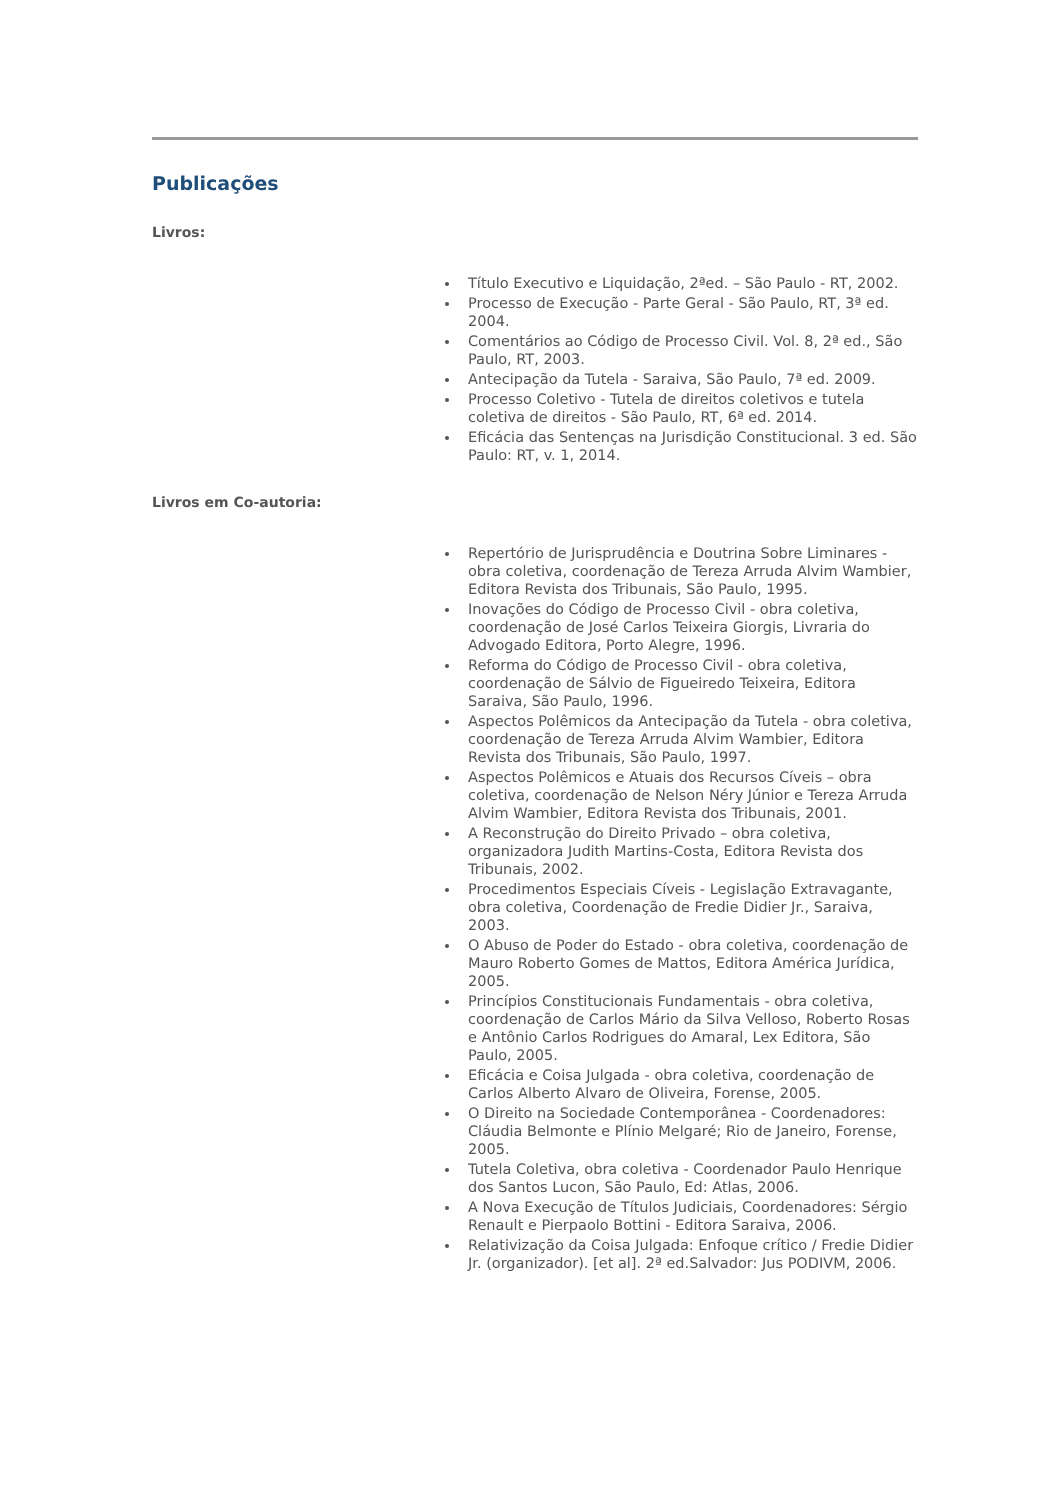Publicações
Livros:
Título Executivo e Liquidação, 2ªed. – São Paulo - RT, 2002.
Processo de Execução - Parte Geral - São Paulo, RT, 3ª ed. 2004.
Comentários ao Código de Processo Civil. Vol. 8, 2ª ed., São Paulo, RT, 2003.
Antecipação da Tutela - Saraiva, São Paulo, 7ª ed. 2009.
Processo Coletivo - Tutela de direitos coletivos e tutela coletiva de direitos - São Paulo, RT, 6ª ed. 2014.
Eficácia das Sentenças na Jurisdição Constitucional. 3 ed. São Paulo: RT, v. 1, 2014.
Livros em Co-autoria:
Repertório de Jurisprudência e Doutrina Sobre Liminares - obra coletiva, coordenação de Tereza Arruda Alvim Wambier, Editora Revista dos Tribunais, São Paulo, 1995.
Inovações do Código de Processo Civil - obra coletiva, coordenação de José Carlos Teixeira Giorgis, Livraria do Advogado Editora, Porto Alegre, 1996.
Reforma do Código de Processo Civil - obra coletiva, coordenação de Sálvio de Figueiredo Teixeira, Editora Saraiva, São Paulo, 1996.
Aspectos Polêmicos da Antecipação da Tutela - obra coletiva, coordenação de Tereza Arruda Alvim Wambier, Editora Revista dos Tribunais, São Paulo, 1997.
Aspectos Polêmicos e Atuais dos Recursos Cíveis – obra coletiva, coordenação de Nelson Néry Júnior e Tereza Arruda Alvim Wambier, Editora Revista dos Tribunais, 2001.
A Reconstrução do Direito Privado – obra coletiva, organizadora Judith Martins-Costa, Editora Revista dos Tribunais, 2002.
Procedimentos Especiais Cíveis - Legislação Extravagante, obra coletiva, Coordenação de Fredie Didier Jr., Saraiva, 2003.
O Abuso de Poder do Estado - obra coletiva, coordenação de Mauro Roberto Gomes de Mattos, Editora América Jurídica, 2005.
Princípios Constitucionais Fundamentais - obra coletiva, coordenação de Carlos Mário da Silva Velloso, Roberto Rosas e Antônio Carlos Rodrigues do Amaral, Lex Editora, São Paulo, 2005.
Eficácia e Coisa Julgada - obra coletiva, coordenação de Carlos Alberto Alvaro de Oliveira, Forense, 2005.
O Direito na Sociedade Contemporânea - Coordenadores: Cláudia Belmonte e Plínio Melgaré; Rio de Janeiro, Forense, 2005.
Tutela Coletiva, obra coletiva - Coordenador Paulo Henrique dos Santos Lucon, São Paulo, Ed: Atlas, 2006.
A Nova Execução de Títulos Judiciais, Coordenadores: Sérgio Renault e Pierpaolo Bottini - Editora Saraiva, 2006.
Relativização da Coisa Julgada: Enfoque crítico / Fredie Didier Jr. (organizador). [et al]. 2ª ed.Salvador: Jus PODIVM, 2006.